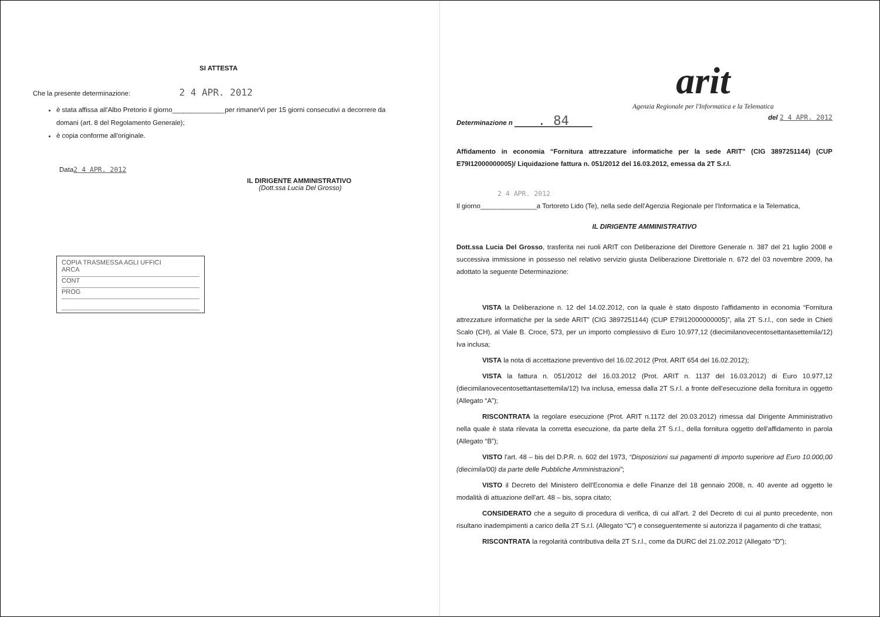SI ATTESTA
Che la presente determinazione: 2 4 APR. 2012
è stata affissa all'Albo Pretorio il giorno______________per rimanerVi per 15 giorni consecutivi a decorrere da domani (art. 8 del Regolamento Generale);
è copia conforme all'originale.
Data2 4 APR. 2012
IL DIRIGENTE AMMINISTRATIVO
(Dott.ssa Lucia Del Grosso)
COPIA TRASMESSA AGLI UFFICI
ARCA
CONT
PROG
arit
Agenzia Regionale per l'Informatica e la Telematica
Determinazione n . 84
del 2 4 APR. 2012
Affidamento in economia “Fornitura attrezzature informatiche per la sede ARIT” (CIG 3897251144) (CUP E79I12000000005)/ Liquidazione fattura n. 051/2012 del 16.03.2012, emessa da 2T S.r.l.
2 4 APR. 2012
Il giorno_______________a Tortoreto Lido (Te), nella sede dell'Agenzia Regionale per l'Informatica e la Telematica,
IL DIRIGENTE AMMINISTRATIVO
Dott.ssa Lucia Del Grosso, trasferita nei ruoli ARIT con Deliberazione del Direttore Generale n. 387 del 21 luglio 2008 e successiva immissione in possesso nel relativo servizio giusta Deliberazione Direttoriale n. 672 del 03 novembre 2009, ha adottato la seguente Determinazione:
VISTA la Deliberazione n. 12 del 14.02.2012, con la quale è stato disposto l'affidamento in economia “Fornitura attrezzature informatiche per la sede ARIT” (CIG 3897251144) (CUP E79I12000000005)”, alla 2T S.r.l., con sede in Chieti Scalo (CH), al Viale B. Croce, 573, per un importo complessivo di Euro 10.977,12 (diecimilanovecentosettantasettemila/12) Iva inclusa;
VISTA la nota di accettazione preventivo del 16.02.2012 (Prot. ARIT 654 del 16.02.2012);
VISTA la fattura n. 051/2012 del 16.03.2012 (Prot. ARIT n. 1137 del 16.03.2012) di Euro 10.977,12 (diecimilanovecentosettantasettemila/12) Iva inclusa, emessa dalla 2T S.r.l. a fronte dell'esecuzione della fornitura in oggetto (Allegato “A”);
RISCONTRATA la regolare esecuzione (Prot. ARIT n.1172 del 20.03.2012) rimessa dal Dirigente Amministrativo nella quale è stata rilevata la corretta esecuzione, da parte della 2T S.r.l., della fornitura oggetto dell'affidamento in parola (Allegato “B”);
VISTO l'art. 48 – bis del D.P.R. n. 602 del 1973, “Disposizioni sui pagamenti di importo superiore ad Euro 10.000,00 (diecimila/00) da parte delle Pubbliche Amministrazioni”;
VISTO il Decreto del Ministero dell'Economia e delle Finanze del 18 gennaio 2008, n. 40 avente ad oggetto le modalità di attuazione dell'art. 48 – bis, sopra citato;
CONSIDERATO che a seguito di procedura di verifica, di cui all'art. 2 del Decreto di cui al punto precedente, non risultano inadempimenti a carico della 2T S.r.l. (Allegato “C”) e conseguentemente si autorizza il pagamento di che trattasi;
RISCONTRATA la regolarità contributiva della 2T S.r.l., come da DURC del 21.02.2012 (Allegato “D”);